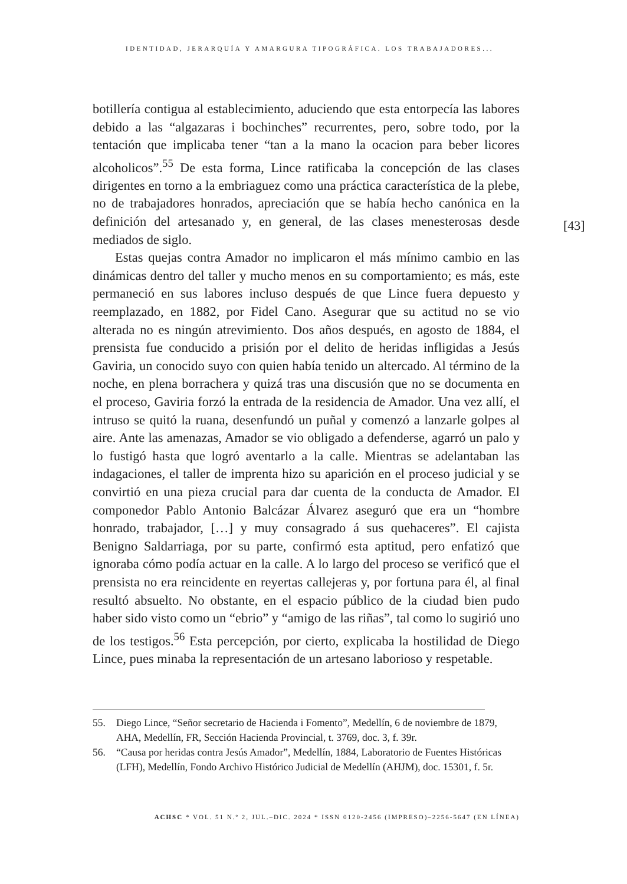IDENTIDAD, JERARQUÍA Y AMARGURA TIPOGRÁFICA. LOS TRABAJADORES...
botillería contigua al establecimiento, aduciendo que esta entorpecía las labores debido a las “algazaras i bochinches” recurrentes, pero, sobre todo, por la tentación que implicaba tener “tan a la mano la ocacion para beber licores alcoholicos”.<sup>55</sup> De esta forma, Lince ratificaba la concepción de las clases dirigentes en torno a la embriaguez como una práctica característica de la plebe, no de trabajadores honrados, apreciación que se había hecho canónica en la definición del artesanado y, en general, de las clases menesterosas desde mediados de siglo.
Estas quejas contra Amador no implicaron el más mínimo cambio en las dinámicas dentro del taller y mucho menos en su comportamiento; es más, este permaneció en sus labores incluso después de que Lince fuera depuesto y reemplazado, en 1882, por Fidel Cano. Asegurar que su actitud no se vio alterada no es ningún atrevimiento. Dos años después, en agosto de 1884, el prensista fue conducido a prisión por el delito de heridas infligidas a Jesús Gaviria, un conocido suyo con quien había tenido un altercado. Al término de la noche, en plena borrachera y quizá tras una discusión que no se documenta en el proceso, Gaviria forzó la entrada de la residencia de Amador. Una vez allí, el intruso se quitó la ruana, desenfundó un puñal y comenzó a lanzarle golpes al aire. Ante las amenazas, Amador se vio obligado a defenderse, agarró un palo y lo fustigó hasta que logró aventarlo a la calle. Mientras se adelantaban las indagaciones, el taller de imprenta hizo su aparición en el proceso judicial y se convirtió en una pieza crucial para dar cuenta de la conducta de Amador. El componedor Pablo Antonio Balcázar Álvarez aseguró que era un “hombre honrado, trabajador, […] y muy consagrado á sus quehaceres”. El cajista Benigno Saldarriaga, por su parte, confirmó esta aptitud, pero enfatizó que ignoraba cómo podía actuar en la calle. A lo largo del proceso se verificó que el prensista no era reincidente en reyertas callejeras y, por fortuna para él, al final resultó absuelto. No obstante, en el espacio público de la ciudad bien pudo haber sido visto como un “ebrio” y “amigo de las riñas”, tal como lo sugirió uno de los testigos.<sup>56</sup> Esta percepción, por cierto, explicaba la hostilidad de Diego Lince, pues minaba la representación de un artesano laborioso y respetable.
[43]
55. Diego Lince, “Señor secretario de Hacienda i Fomento”, Medellín, 6 de noviembre de 1879, AHA, Medellín, FR, Sección Hacienda Provincial, t. 3769, doc. 3, f. 39r.
56. “Causa por heridas contra Jesús Amador”, Medellín, 1884, Laboratorio de Fuentes Históricas (LFH), Medellín, Fondo Archivo Histórico Judicial de Medellín (AHJM), doc. 15301, f. 5r.
ACHSC * VOL. 51 N.º 2, JUL.–DIC. 2024 * ISSN 0120-2456 (IMPRESO)–2256-5647 (EN LÍNEA)